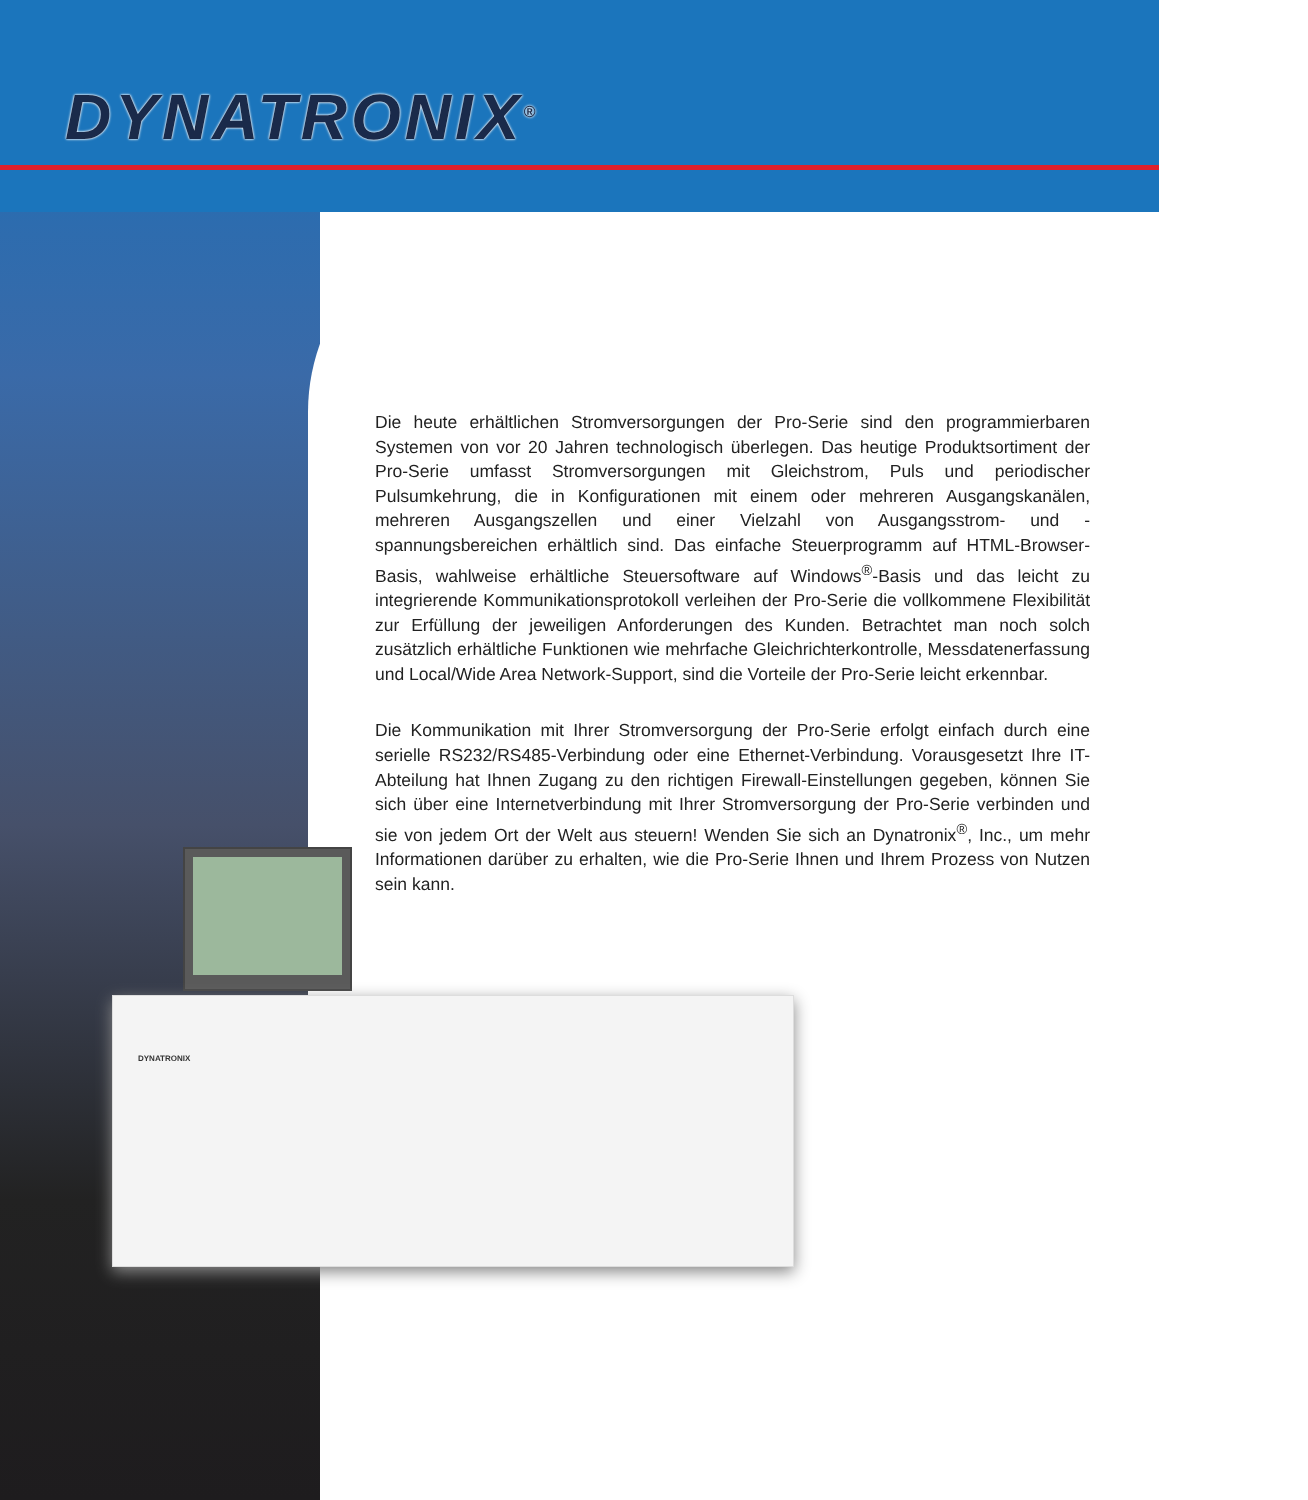DYNATRONIX<sup>®</sup>
Die heute erhältlichen Stromversorgungen der Pro-Serie sind den programmierbaren Systemen von vor 20 Jahren technologisch überlegen. Das heutige Produktsortiment der Pro-Serie umfasst Stromversorgungen mit Gleichstrom, Puls und periodischer Pulsumkehrung, die in Konfigurationen mit einem oder mehreren Ausgangskanälen, mehreren Ausgangszellen und einer Vielzahl von Ausgangsstrom- und -spannungsbereichen erhältlich sind. Das einfache Steuerprogramm auf HTML-Browser-Basis, wahlweise erhältliche Steuersoftware auf Windows<sup>®</sup>-Basis und das leicht zu integrierende Kommunikationsprotokoll verleihen der Pro-Serie die vollkommene Flexibilität zur Erfüllung der jeweiligen Anforderungen des Kunden. Betrachtet man noch solch zusätzlich erhältliche Funktionen wie mehrfache Gleichrichterkontrolle, Messdatenerfassung und Local/Wide Area Network-Support, sind die Vorteile der Pro-Serie leicht erkennbar.
Die Kommunikation mit Ihrer Stromversorgung der Pro-Serie erfolgt einfach durch eine serielle RS232/RS485-Verbindung oder eine Ethernet-Verbindung. Vorausgesetzt Ihre IT-Abteilung hat Ihnen Zugang zu den richtigen Firewall-Einstellungen gegeben, können Sie sich über eine Internetverbindung mit Ihrer Stromversorgung der Pro-Serie verbinden und sie von jedem Ort der Welt aus steuern! Wenden Sie sich an Dynatronix<sup>®</sup>, Inc., um mehr Informationen darüber zu erhalten, wie die Pro-Serie Ihnen und Ihrem Prozess von Nutzen sein kann.
DYNATRONIX